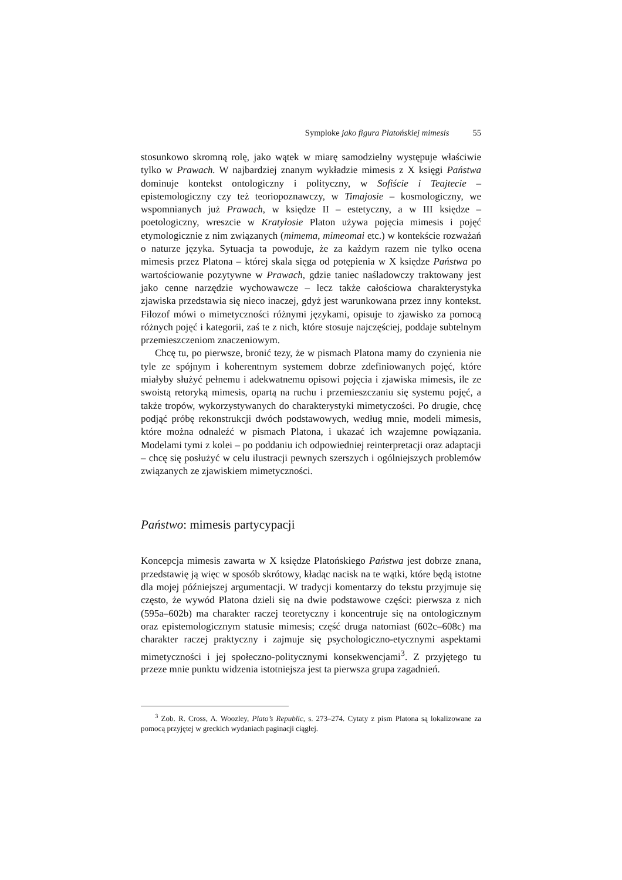Symploke jako figura Platońskiej mimesis 55
stosunkowo skromną rolę, jako wątek w miarę samodzielny występuje właściwie tylko w Prawach. W najbardziej znanym wykładzie mimesis z X księgi Państwa dominuje kontekst ontologiczny i polityczny, w Sofiście i Teajtecie – epistemologiczny czy też teoriopoznawczy, w Timajosie – kosmologiczny, we wspomnianych już Prawach, w księdze II – estetyczny, a w III księdze – poetologiczny, wreszcie w Kratylosie Platon używa pojęcia mimesis i pojęć etymologicznie z nim związanych (mimema, mimeomai etc.) w kontekście rozważań o naturze języka. Sytuacja ta powoduje, że za każdym razem nie tylko ocena mimesis przez Platona – której skala sięga od potępienia w X księdze Państwa po wartościowanie pozytywne w Prawach, gdzie taniec naśladowczy traktowany jest jako cenne narzędzie wychowawcze – lecz także całościowa charakterystyka zjawiska przedstawia się nieco inaczej, gdyż jest warunkowana przez inny kontekst. Filozof mówi o mimetyczności różnymi językami, opisuje to zjawisko za pomocą różnych pojęć i kategorii, zaś te z nich, które stosuje najczęściej, poddaje subtelnym przemieszczeniom znaczeniowym.
Chcę tu, po pierwsze, bronić tezy, że w pismach Platona mamy do czynienia nie tyle ze spójnym i koherentnym systemem dobrze zdefiniowanych pojęć, które miałyby służyć pełnemu i adekwatnemu opisowi pojęcia i zjawiska mimesis, ile ze swoistą retoryką mimesis, opartą na ruchu i przemieszczaniu się systemu pojęć, a także tropów, wykorzystywanych do charakterystyki mimetyczości. Po drugie, chcę podjąć próbę rekonstrukcji dwóch podstawowych, według mnie, modeli mimesis, które można odnaleźć w pismach Platona, i ukazać ich wzajemne powiązania. Modelami tymi z kolei – po poddaniu ich odpowiedniej reinterpretacji oraz adaptacji – chcę się posłużyć w celu ilustracji pewnych szerszych i ogólniejszych problemów związanych ze zjawiskiem mimetyczności.
Państwo: mimesis partycypacji
Koncepcja mimesis zawarta w X księdze Platońskiego Państwa jest dobrze znana, przedstawię ją więc w sposób skrótowy, kładąc nacisk na te wątki, które będą istotne dla mojej późniejszej argumentacji. W tradycji komentarzy do tekstu przyjmuje się często, że wywód Platona dzieli się na dwie podstawowe części: pierwsza z nich (595a–602b) ma charakter raczej teoretyczny i koncentruje się na ontologicznym oraz epistemologicznym statusie mimesis; część druga natomiast (602c–608c) ma charakter raczej praktyczny i zajmuje się psychologiczno-etycznymi aspektami mimetyczności i jej społeczno-politycznymi konsekwencjami<sup>3</sup>. Z przyjętego tu przeze mnie punktu widzenia istotniejsza jest ta pierwsza grupa zagadnień.
<sup>3</sup> Zob. R. Cross, A. Woozley, Plato’s Republic, s. 273–274. Cytaty z pism Platona są lokalizowane za pomocą przyjętej w greckich wydaniach paginacji ciągłej.